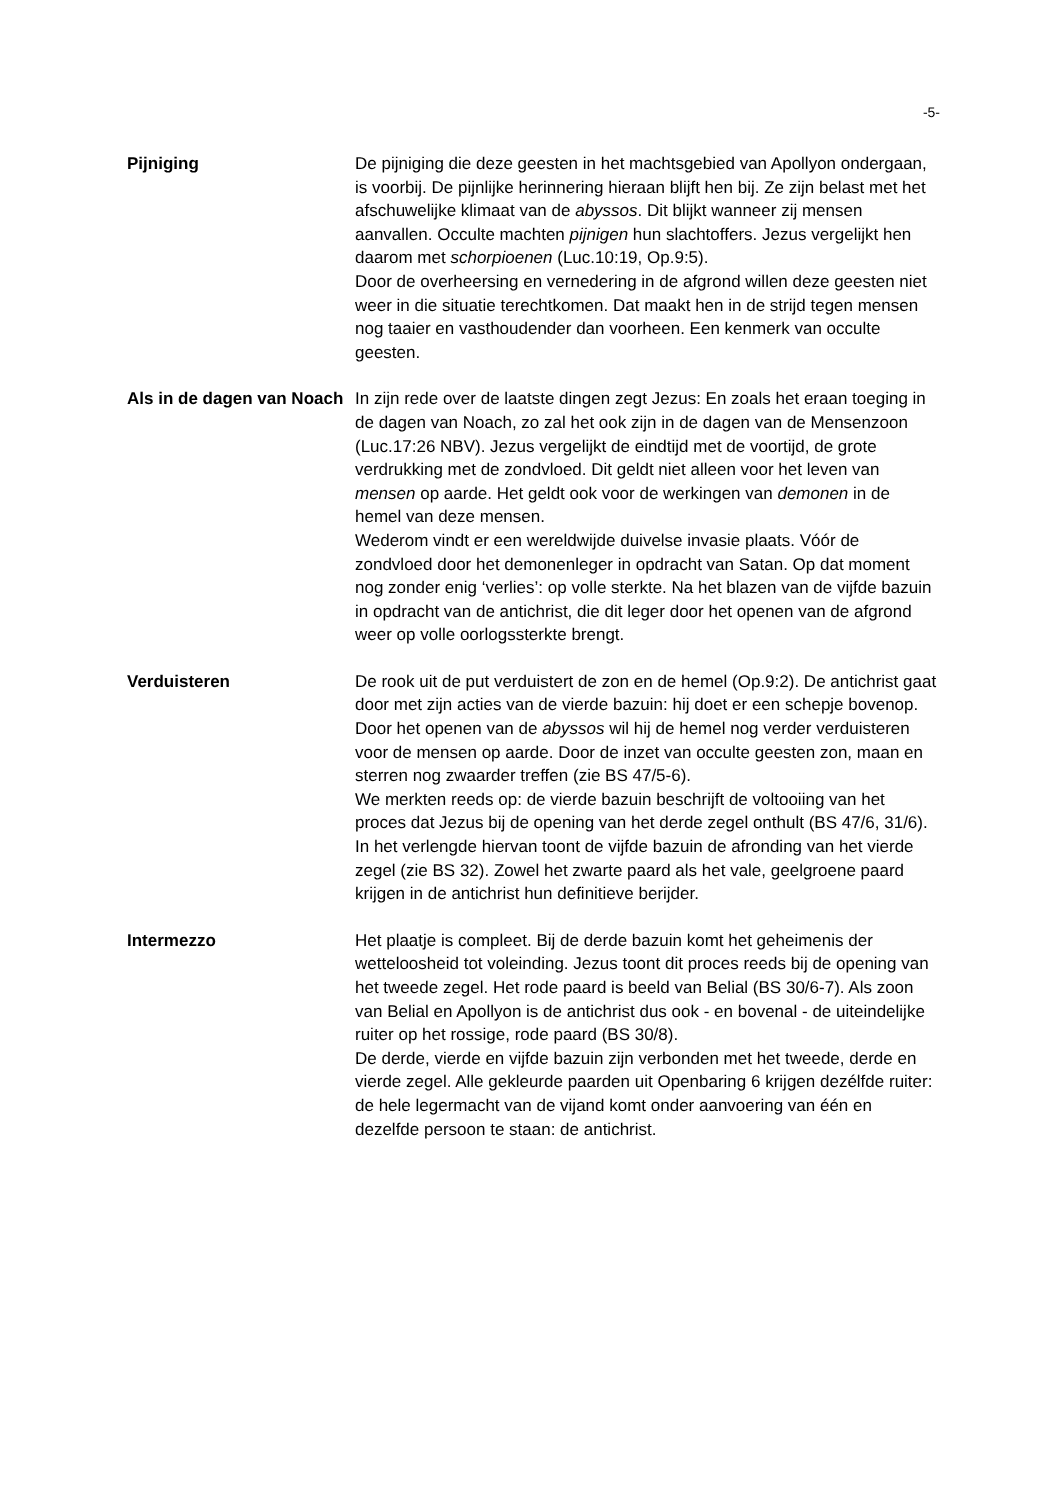-5-
Pijniging De pijniging die deze geesten in het machtsgebied van Apollyon ondergaan, is voorbij. De pijnlijke herinnering hieraan blijft hen bij. Ze zijn belast met het afschuwelijke klimaat van de abyssos. Dit blijkt wanneer zij mensen aanvallen. Occulte machten pijnigen hun slachtoffers. Jezus vergelijkt hen daarom met schorpioenen (Luc.10:19, Op.9:5).
Door de overheersing en vernedering in de afgrond willen deze geesten niet weer in die situatie terechtkomen. Dat maakt hen in de strijd tegen mensen nog taaier en vasthoudender dan voorheen. Een kenmerk van occulte geesten.
Als in de dagen van Noach
In zijn rede over de laatste dingen zegt Jezus: En zoals het eraan toeging in de dagen van Noach, zo zal het ook zijn in de dagen van de Mensenzoon (Luc.17:26 NBV). Jezus vergelijkt de eindtijd met de voortijd, de grote verdrukking met de zondvloed. Dit geldt niet alleen voor het leven van mensen op aarde. Het geldt ook voor de werkingen van demonen in de hemel van deze mensen.
Wederom vindt er een wereldwijde duivelse invasie plaats. Vóór de zondvloed door het demonenleger in opdracht van Satan. Op dat moment nog zonder enig ‘verlies’: op volle sterkte. Na het blazen van de vijfde bazuin in opdracht van de antichrist, die dit leger door het openen van de afgrond weer op volle oorlogssterkte brengt.
Verduisteren De rook uit de put verduistert de zon en de hemel (Op.9:2). De antichrist gaat door met zijn acties van de vierde bazuin: hij doet er een schepje bovenop. Door het openen van de abyssos wil hij de hemel nog verder verduisteren voor de mensen op aarde. Door de inzet van occulte geesten zon, maan en sterren nog zwaarder treffen (zie BS 47/5-6).
We merkten reeds op: de vierde bazuin beschrijft de voltooiing van het proces dat Jezus bij de opening van het derde zegel onthult (BS 47/6, 31/6). In het verlengde hiervan toont de vijfde bazuin de afronding van het vierde zegel (zie BS 32). Zowel het zwarte paard als het vale, geelgroene paard krijgen in de antichrist hun definitieve berijder.
Intermezzo Het plaatje is compleet. Bij de derde bazuin komt het geheimenis der wetteloosheid tot voleinding. Jezus toont dit proces reeds bij de opening van het tweede zegel. Het rode paard is beeld van Belial (BS 30/6-7). Als zoon van Belial en Apollyon is de antichrist dus ook - en bovenal - de uiteindelijke ruiter op het rossige, rode paard (BS 30/8).
De derde, vierde en vijfde bazuin zijn verbonden met het tweede, derde en vierde zegel. Alle gekleurde paarden uit Openbaring 6 krijgen dezélfde ruiter: de hele legermacht van de vijand komt onder aanvoering van één en dezelfde persoon te staan: de antichrist.